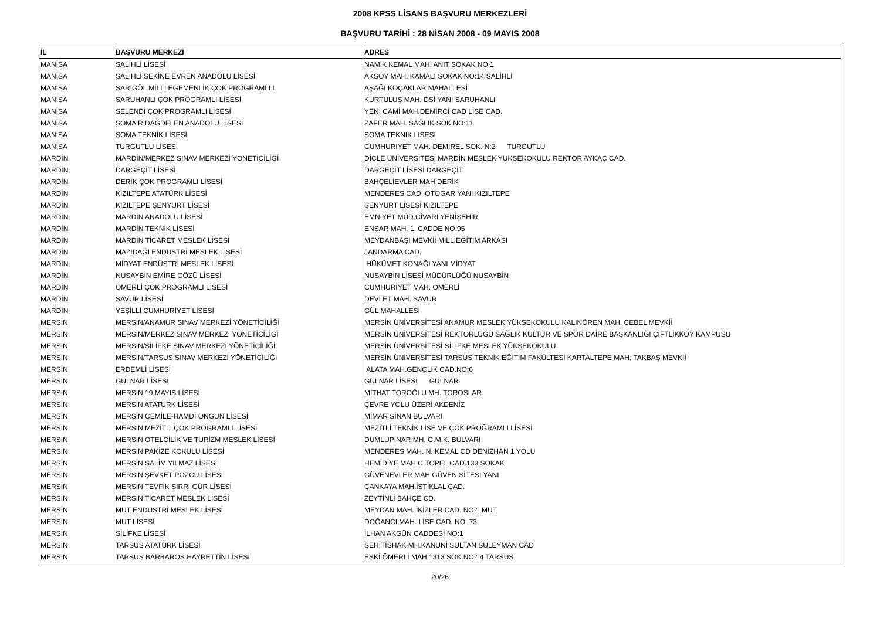2008 KPSS LİSANS BAŞVURU MERKEZLERİ
BAŞVURU TARİHİ : 28 NİSAN 2008 - 09 MAYIS 2008
| İL | BAŞVURU MERKEZİ | ADRES |
| --- | --- | --- |
| MANİSA | SALİHLİ LİSESİ | NAMIK KEMAL MAH. ANIT SOKAK NO:1 |
| MANİSA | SALİHLİ SEKİNE EVREN ANADOLU LİSESİ | AKSOY MAH. KAMALI SOKAK NO:14 SALİHLİ |
| MANİSA | SARIGÖL MİLLİ EGEMENLİK ÇOK PROGRAMLI L | AŞAĞI KOÇAKLAR MAHALLESİ |
| MANİSA | SARUHANLI ÇOK PROGRAMLI LİSESİ | KURTULUŞ MAH. DSİ YANI SARUHANLI |
| MANİSA | SELENDİ ÇOK PROGRAMLI LİSESİ | YENİ CAMİ MAH.DEMİRCİ CAD LİSE CAD. |
| MANİSA | SOMA R.DAĞDELEN ANADOLU LİSESİ | ZAFER MAH. SAĞLIK SOK.NO:11 |
| MANİSA | SOMA TEKNİK LİSESİ | SOMA TEKNIK LISESI |
| MANİSA | TURGUTLU LİSESİ | CUMHURIYET MAH. DEMIREL SOK. N:2 TURGUTLU |
| MARDİN | MARDİN/MERKEZ SINAV MERKEZİ YÖNETİCİLİĞİ | DİCLE ÜNİVERSİTESİ MARDİN MESLEK YÜKSEKOKULU REKTÖR AYKAÇ CAD. |
| MARDİN | DARGEÇİT LİSESİ | DARGEÇİT LİSESİ DARGEÇİT |
| MARDİN | DERİK ÇOK PROGRAMLI LİSESİ | BAHÇELİEVLER MAH.DERİK |
| MARDİN | KIZILTEPE ATATÜRK LİSESİ | MENDERES CAD. OTOGAR YANI KIZILTEPE |
| MARDİN | KIZILTEPE ŞENYURT LİSESİ | ŞENYURT LİSESİ KIZILTEPE |
| MARDİN | MARDİN ANADOLU LİSESİ | EMNİYET MÜD.CİVARI YENİŞEHİR |
| MARDİN | MARDİN TEKNİK LİSESİ | ENSAR MAH. 1. CADDE NO:95 |
| MARDİN | MARDİN TİCARET MESLEK LİSESİ | MEYDANBAŞI MEVKİİ MİLLİEĞİTİM ARKASI |
| MARDİN | MAZIDAĞI ENDÜSTRİ MESLEK LİSESİ | JANDARMA CAD. |
| MARDİN | MİDYAT ENDÜSTRİ MESLEK LİSESİ | HÜKÜMET KONAĞI YANI MİDYAT |
| MARDİN | NUSAYBİN EMİRE GÖZÜ LİSESİ | NUSAYBİN LİSESİ MÜDÜRLÜĞÜ NUSAYBİN |
| MARDİN | ÖMERLİ ÇOK PROGRAMLI LİSESİ | CUMHURİYET MAH. ÖMERLİ |
| MARDİN | SAVUR LİSESİ | DEVLET MAH. SAVUR |
| MARDİN | YEŞİLLİ CUMHURİYET LİSESİ | GÜL MAHALLESİ |
| MERSİN | MERSİN/ANAMUR SINAV MERKEZİ YÖNETİCİLİĞİ | MERSİN ÜNİVERSİTESİ ANAMUR MESLEK YÜKSEKOKULU KALINÖREN MAH. CEBEL MEVKİİ |
| MERSİN | MERSİN/MERKEZ SINAV MERKEZİ YÖNETİCİLİĞİ | MERSİN ÜNİVERSİTESİ REKTÖRLÜĞÜ SAĞLIK KÜLTÜR VE SPOR DAİRE BAŞKANLIĞI ÇİFTLİKKÖY KAMPÜSÜ |
| MERSİN | MERSİN/SİLİFKE SINAV MERKEZİ YÖNETİCİLİĞİ | MERSİN ÜNİVERSİTESİ SİLİFKE MESLEK YÜKSEKOKULU |
| MERSİN | MERSİN/TARSUS SINAV MERKEZİ YÖNETİCİLİĞİ | MERSİN ÜNİVERSİTESİ TARSUS TEKNİK EĞİTİM FAKÜLTESİ KARTALTEPE MAH. TAKBAŞ MEVKİİ |
| MERSİN | ERDEMLİ LİSESİ | ALATA MAH.GENÇLIK CAD.NO:6 |
| MERSİN | GÜLNAR LİSESİ | GÜLNAR LİSESİ GÜLNAR |
| MERSİN | MERSİN 19 MAYIS LİSESİ | MİTHAT TOROĞLU MH. TOROSLAR |
| MERSİN | MERSİN ATATÜRK LİSESİ | ÇEVRE YOLU ÜZERİ AKDENİZ |
| MERSİN | MERSİN CEMİLE-HAMDİ ONGUN LİSESİ | MİMAR SİNAN BULVARI |
| MERSİN | MERSİN MEZİTLİ ÇOK PROGRAMLI LİSESİ | MEZİTLİ TEKNİK LİSE VE ÇOK PROĞRAMLI LİSESİ |
| MERSİN | MERSİN OTELCİLİK VE TURİZM MESLEK LİSESİ | DUMLUPINAR MH. G.M.K. BULVARI |
| MERSİN | MERSİN PAKİZE KOKULU LİSESİ | MENDERES MAH. N. KEMAL CD DENİZHAN 1 YOLU |
| MERSİN | MERSİN SALİM YILMAZ LİSESİ | HEMİDİYE MAH.C.TOPEL CAD.133 SOKAK |
| MERSİN | MERSİN ŞEVKET POZCU LİSESİ | GÜVENEVLER MAH.GÜVEN SİTESİ YANI |
| MERSİN | MERSİN TEVFİK SIRRI GÜR LİSESİ | ÇANKAYA MAH.İSTİKLAL CAD. |
| MERSİN | MERSİN TİCARET MESLEK LİSESİ | ZEYTİNLİ BAHÇE CD. |
| MERSİN | MUT ENDÜSTRİ MESLEK LİSESİ | MEYDAN MAH. İKİZLER CAD. NO:1 MUT |
| MERSİN | MUT LİSESİ | DOĞANCI MAH. LİSE CAD. NO: 73 |
| MERSİN | SİLİFKE LİSESİ | İLHAN AKGÜN CADDESİ NO:1 |
| MERSİN | TARSUS ATATÜRK LİSESİ | ŞEHİTİSHAK MH.KANUNİ SULTAN SÜLEYMAN CAD |
| MERSİN | TARSUS BARBAROS HAYRETTİN LİSESİ | ESKİ ÖMERLİ MAH.1313 SOK.NO:14 TARSUS |
20/26